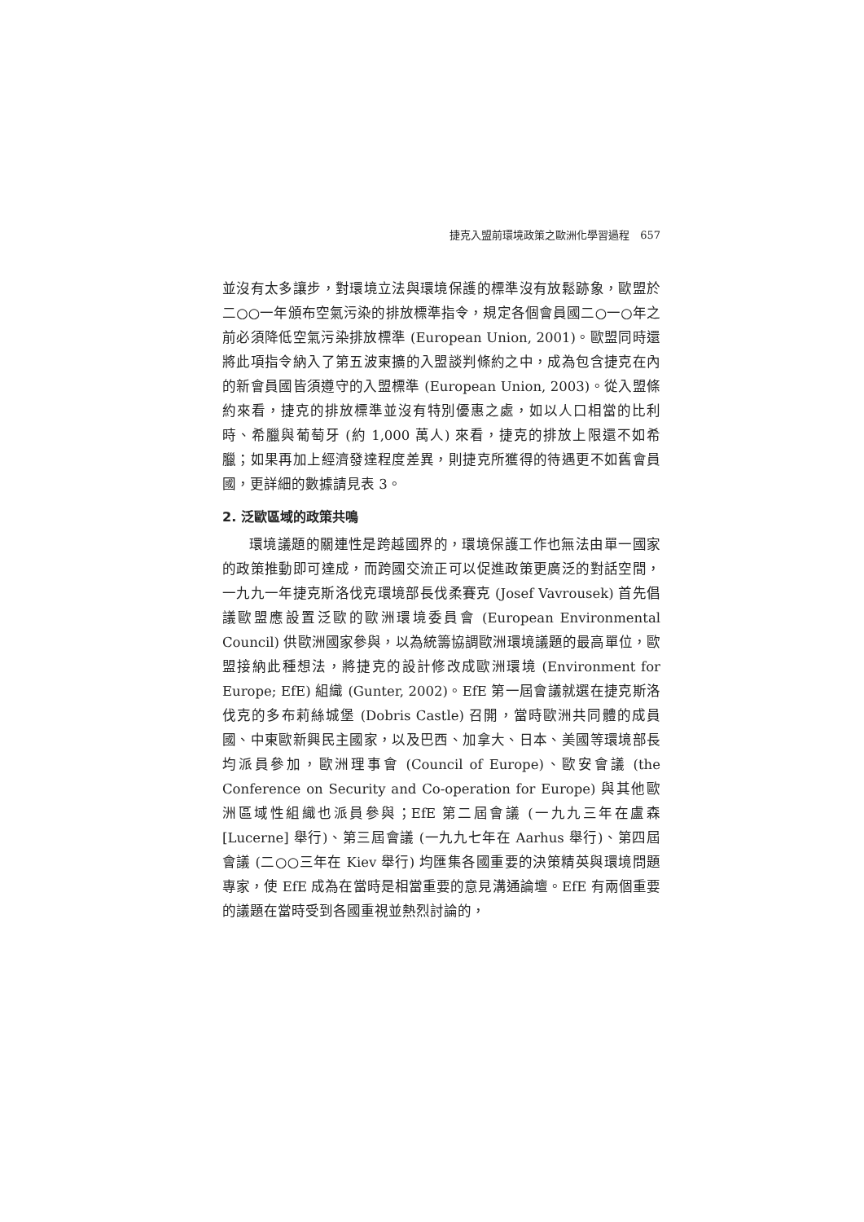捷克入盟前環境政策之歐洲化學習過程　657
並沒有太多讓步，對環境立法與環境保護的標準沒有放鬆跡象，歐盟於二○○一年頒布空氣污染的排放標準指令，規定各個會員國二○一○年之前必須降低空氣污染排放標準 (European Union, 2001)。歐盟同時還將此項指令納入了第五波東擴的入盟談判條約之中，成為包含捷克在內的新會員國皆須遵守的入盟標準 (European Union, 2003)。從入盟條約來看，捷克的排放標準並沒有特別優惠之處，如以人口相當的比利時、希臘與葡萄牙 (約 1,000 萬人) 來看，捷克的排放上限還不如希臘；如果再加上經濟發達程度差異，則捷克所獲得的待遇更不如舊會員國，更詳細的數據請見表 3。
2. 泛歐區域的政策共鳴
環境議題的關連性是跨越國界的，環境保護工作也無法由單一國家的政策推動即可達成，而跨國交流正可以促進政策更廣泛的對話空間，一九九一年捷克斯洛伐克環境部長伐柔賽克 (Josef Vavrousek) 首先倡議歐盟應設置泛歐的歐洲環境委員會 (European Environmental Council) 供歐洲國家參與，以為統籌協調歐洲環境議題的最高單位，歐盟接納此種想法，將捷克的設計修改成歐洲環境 (Environment for Europe; EfE) 組織 (Gunter, 2002)。EfE 第一屆會議就選在捷克斯洛伐克的多布莉絲城堡 (Dobris Castle) 召開，當時歐洲共同體的成員國、中東歐新興民主國家，以及巴西、加拿大、日本、美國等環境部長均派員參加，歐洲理事會 (Council of Europe)、歐安會議 (the Conference on Security and Co-operation for Europe) 與其他歐洲區域性組織也派員參與；EfE 第二屆會議 (一九九三年在盧森 [Lucerne] 舉行)、第三屆會議 (一九九七年在 Aarhus 舉行)、第四屆會議 (二○○三年在 Kiev 舉行) 均匯集各國重要的決策精英與環境問題專家，使 EfE 成為在當時是相當重要的意見溝通論壇。EfE 有兩個重要的議題在當時受到各國重視並熱烈討論的，